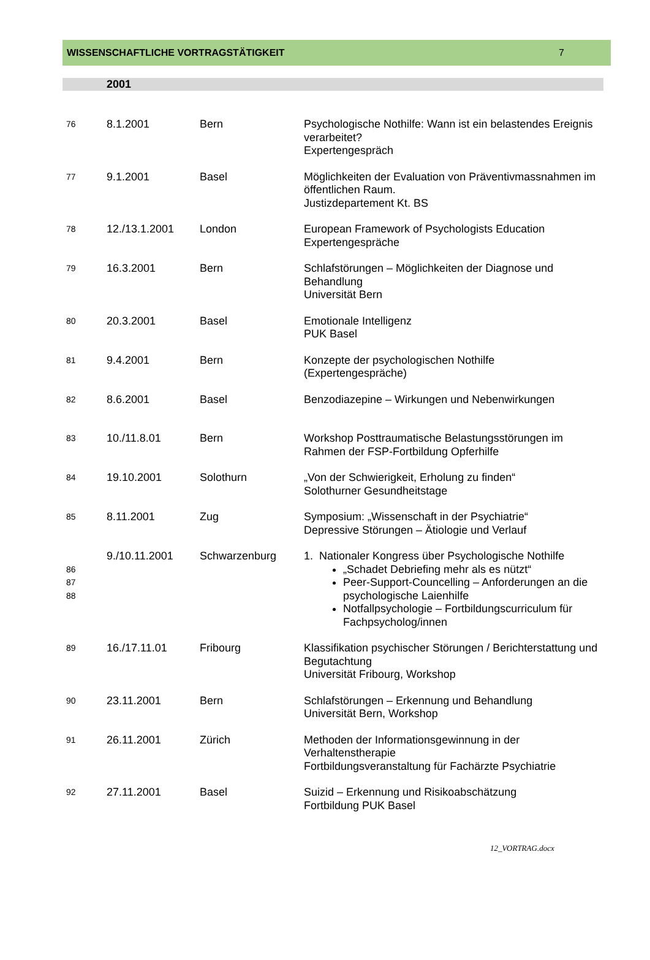WISSENSCHAFTLICHE VORTRAGSTÄTIGKEIT 7
2001
| 76 | 8.1.2001 | Bern | Psychologische Nothilfe: Wann ist ein belastendes Ereignis verarbeitet? Expertengespräch |
| 77 | 9.1.2001 | Basel | Möglichkeiten der Evaluation von Präventivmassnahmen im öffentlichen Raum. Justizdepartement Kt. BS |
| 78 | 12./13.1.2001 | London | European Framework of Psychologists Education Expertengespräche |
| 79 | 16.3.2001 | Bern | Schlafstörungen – Möglichkeiten der Diagnose und Behandlung Universität Bern |
| 80 | 20.3.2001 | Basel | Emotionale Intelligenz PUK Basel |
| 81 | 9.4.2001 | Bern | Konzepte der psychologischen Nothilfe (Expertengespräche) |
| 82 | 8.6.2001 | Basel | Benzodiazepine – Wirkungen und Nebenwirkungen |
| 83 | 10./11.8.01 | Bern | Workshop Posttraumatische Belastungsstörungen im Rahmen der FSP-Fortbildung Opferhilfe |
| 84 | 19.10.2001 | Solothurn | „Von der Schwierigkeit, Erholung zu finden“ Solothurner Gesundheitstage |
| 85 | 8.11.2001 | Zug | Symposium: „Wissenschaft in der Psychiatrie“ Depressive Störungen – Ätiologie und Verlauf |
| 86 87 88 | 9./10.11.2001 | Schwarzenburg | 1. Nationaler Kongress über Psychologische Nothilfe „Schadet Debriefing mehr als es nützt“ Peer-Support-Councelling – Anforderungen an die psychologische Laienhilfe Notfallpsychologie – Fortbildungscurriculum für Fachpsycholog/innen |
| 89 | 16./17.11.01 | Fribourg | Klassifikation psychischer Störungen / Berichterstattung und Begutachtung Universität Fribourg, Workshop |
| 90 | 23.11.2001 | Bern | Schlafstörungen – Erkennung und Behandlung Universität Bern, Workshop |
| 91 | 26.11.2001 | Zürich | Methoden der Informationsgewinnung in der Verhaltenstherapie Fortbildungsveranstaltung für Fachärzte Psychiatrie |
| 92 | 27.11.2001 | Basel | Suizid – Erkennung und Risikoabschätzung Fortbildung PUK Basel |
12_VORTRAG.docx